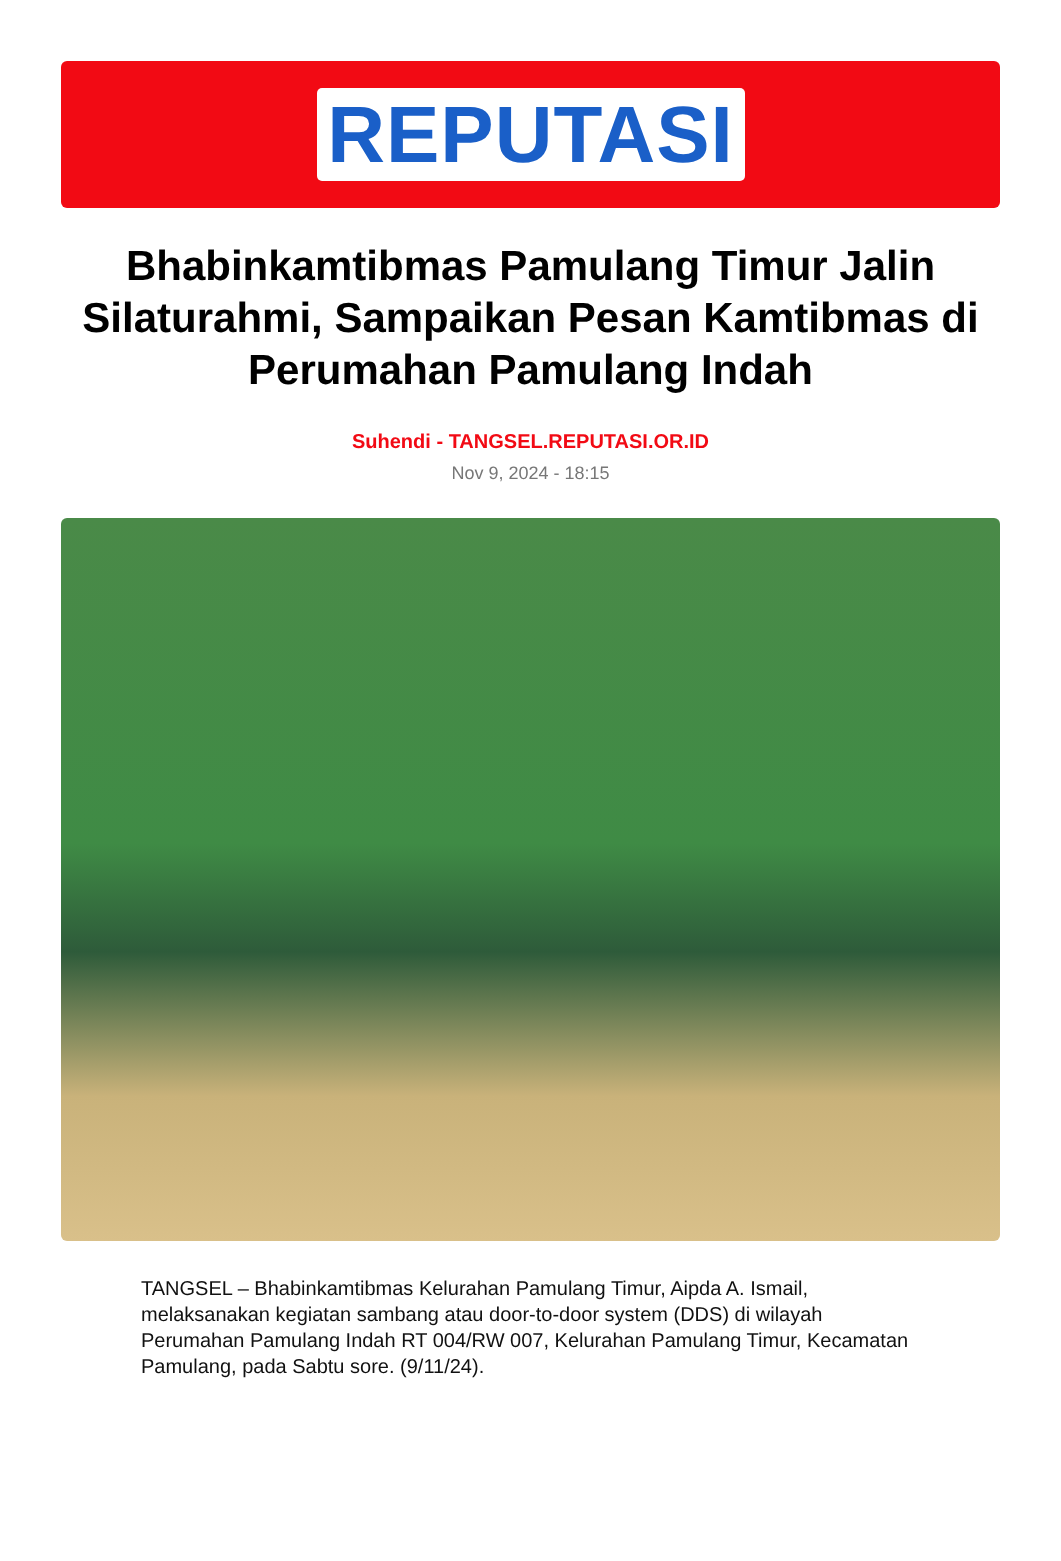REPUTASI
Bhabinkamtibmas Pamulang Timur Jalin Silaturahmi, Sampaikan Pesan Kamtibmas di Perumahan Pamulang Indah
Suhendi - TANGSEL.REPUTASI.OR.ID
Nov 9, 2024 - 18:15
TANGSEL – Bhabinkamtibmas Kelurahan Pamulang Timur, Aipda A. Ismail, melaksanakan kegiatan sambang atau door-to-door system (DDS) di wilayah Perumahan Pamulang Indah RT 004/RW 007, Kelurahan Pamulang Timur, Kecamatan Pamulang, pada Sabtu sore. (9/11/24).